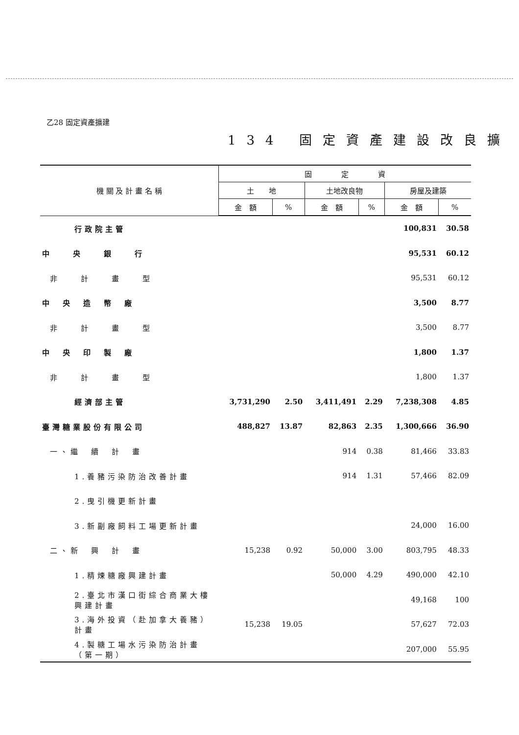乙28 固定資產擴建
134 固定資產建設改良擴
| 機 關 及 計 畫 名 稱 | 固 定 資 | | | | | |
| --- | --- | --- | --- | --- | --- | --- |
| | 土 地 | | 土地改良物 | | 房屋及建築 | |
| | 金 額 | % | 金 額 | % | 金 額 | % |
| 行政院主管 | | | | | 100,831 | 30.58 |
| 中 央 銀 行 | | | | | 95,531 | 60.12 |
| 非 計 畫 型 | | | | | 95,531 | 60.12 |
| 中 央 造 幣 廠 | | | | | 3,500 | 8.77 |
| 非 計 畫 型 | | | | | 3,500 | 8.77 |
| 中 央 印 製 廠 | | | | | 1,800 | 1.37 |
| 非 計 畫 型 | | | | | 1,800 | 1.37 |
| 經濟部主管 | 3,731,290 | 2.50 | 3,411,491 | 2.29 | 7,238,308 | 4.85 |
| 臺灣糖業股份有限公司 | 488,827 | 13.87 | 82,863 | 2.35 | 1,300,666 | 36.90 |
| 一、繼 續 計 畫 | | | 914 | 0.38 | 81,466 | 33.83 |
| 1.養豬污染防治改善計畫 | | | 914 | 1.31 | 57,466 | 82.09 |
| 2.曳引機更新計畫 | | | | | | |
| 3.新副廠飼料工場更新計畫 | | | | | 24,000 | 16.00 |
| 二、新 興 計 畫 | 15,238 | 0.92 | 50,000 | 3.00 | 803,795 | 48.33 |
| 1.精煉糖廠興建計畫 | | | 50,000 | 4.29 | 490,000 | 42.10 |
| 2.臺北市漢口街綜合商業大樓興建計畫 | | | | | 49,168 | 100 |
| 3.海外投資（赴加拿大養豬）計畫 | 15,238 | 19.05 | | | 57,627 | 72.03 |
| 4.製糖工場水污染防治計畫（第一期） | | | | | 207,000 | 55.95 |